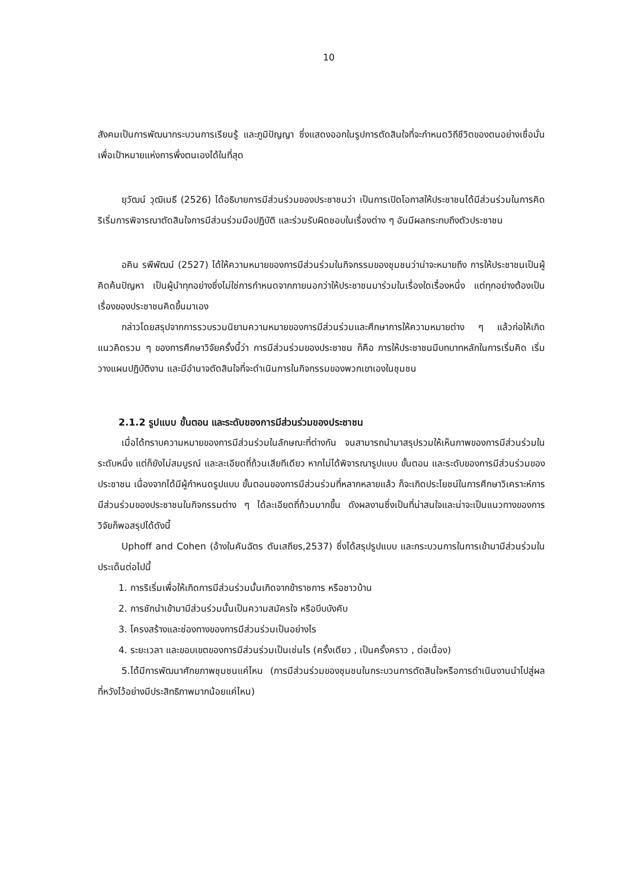10
สังคมเป็นการพัฒนากระบวนการเรียนรู้ และภูมิปัญญา ซึ่งแสดงออกในรูปการตัดสินใจที่จะกำหนดวิถีชีวิตของตนอย่างเชื่อมั่นเพื่อเป้าหมายแห่งการพึ่งตนเองได้ในที่สุด
ยุวัฒน์ วุฒิเมธี (2526) ได้อธิบายการมีส่วนร่วมของประชาชนว่า เป็นการเปิดโอกาสให้ประชาชนได้มีส่วนร่วมในการคิดริเริ่มการพิจารณาตัดสินใจการมีส่วนร่วมมือปฏิบัติ และร่วมรับผิดชอบในเรื่องต่าง ๆ อันมีผลกระทบถึงตัวประชาชน
อคิน รพีพัฒน์ (2527) ได้ให้ความหมายของการมีส่วนร่วมในกิจกรรมของชุมชนว่าน่าจะหมายถึง การให้ประชาชนเป็นผู้คิดค้นปัญหา เป็นผู้นำทุกอย่างซึ่งไม่ใช่การกำหนดจากภายนอกว่าให้ประชาชนมาร่วมในเรื่องใดเรื่องหนึ่ง แต่ทุกอย่างต้องเป็นเรื่องของประชาชนคิดขึ้นมาเอง
กล่าวโดยสรุปจากการรวบรวมนิยามความหมายของการมีส่วนร่วมและศึกษาการให้ความหมายต่าง ๆ แล้วก่อให้เกิดแนวคิดรวม ๆ ของการศึกษาวิจัยครั้งนี้ว่า การมีส่วนร่วมของประชาชน ก็คือ การให้ประชาชนมีบทบาทหลักในการเริ่มคิด เริ่มวางแผนปฏิบัติงาน และมีอำนาจตัดสินใจที่จะดำเนินการในกิจกรรมของพวกเขาเองในชุมชน
2.1.2 รูปแบบ ขั้นตอน และระดับของการมีส่วนร่วมของประชาชน
เมื่อได้ทราบความหมายของการมีส่วนร่วมในลักษณะที่ต่างกัน จนสามารถนำมาสรุปรวมให้เห็นภาพของการมีส่วนร่วมในระดับหนึ่ง แต่ก็ยังไม่สมบูรณ์ และละเอียดถี่ถ้วนเสียทีเดียว หากไม่ได้พิจารณารูปแบบ ขั้นตอน และระดับของการมีส่วนร่วมของประชาชน เนื่องจากได้มีผู้กำหนดรูปแบบ ขั้นตอนของการมีส่วนร่วมที่หลากหลายแล้ว ก็จะเกิดประโยชน์ในการศึกษาวิเคราะห์การมีส่วนร่วมของประชาชนในกิจกรรมต่าง ๆ ได้ละเอียดถี่ถ้วนมากขึ้น ดังผลงานซึ่งเป็นที่น่าสนใจและน่าจะเป็นแนวทางของการวิจัยก็พอสรุปได้ดังนี้
Uphoff and Cohen (อ้างในคันฉัตร ตันเสถียร,2537) ซึ่งได้สรุปรูปแบบ และกระบวนการในการเข้ามามีส่วนร่วมในประเด็นต่อไปนี้
1. การริเริ่มเพื่อให้เกิดการมีส่วนร่วมนั้นเกิดจากข้าราชการ หรือชาวบ้าน
2. การชักนำเข้ามามีส่วนร่วมนั้นเป็นความสมัครใจ หรือบีบบังคับ
3. โครงสร้างและช่องทางของการมีส่วนร่วมเป็นอย่างไร
4. ระยะเวลา และขอบเขตของการมีส่วนร่วมเป็นเช่นไร (ครั้งเดียว , เป็นครั้งคราว , ต่อเนื่อง)
5.ได้มีการพัฒนาศักยภาพชุมชนแค่ไหน (การมีส่วนร่วมของชุมชนในกระบวนการตัดสินใจหรือการดำเนินงานนำไปสู่ผลที่หวังไว้อย่างมีประสิทธิภาพมากน้อยแค่ไหน)